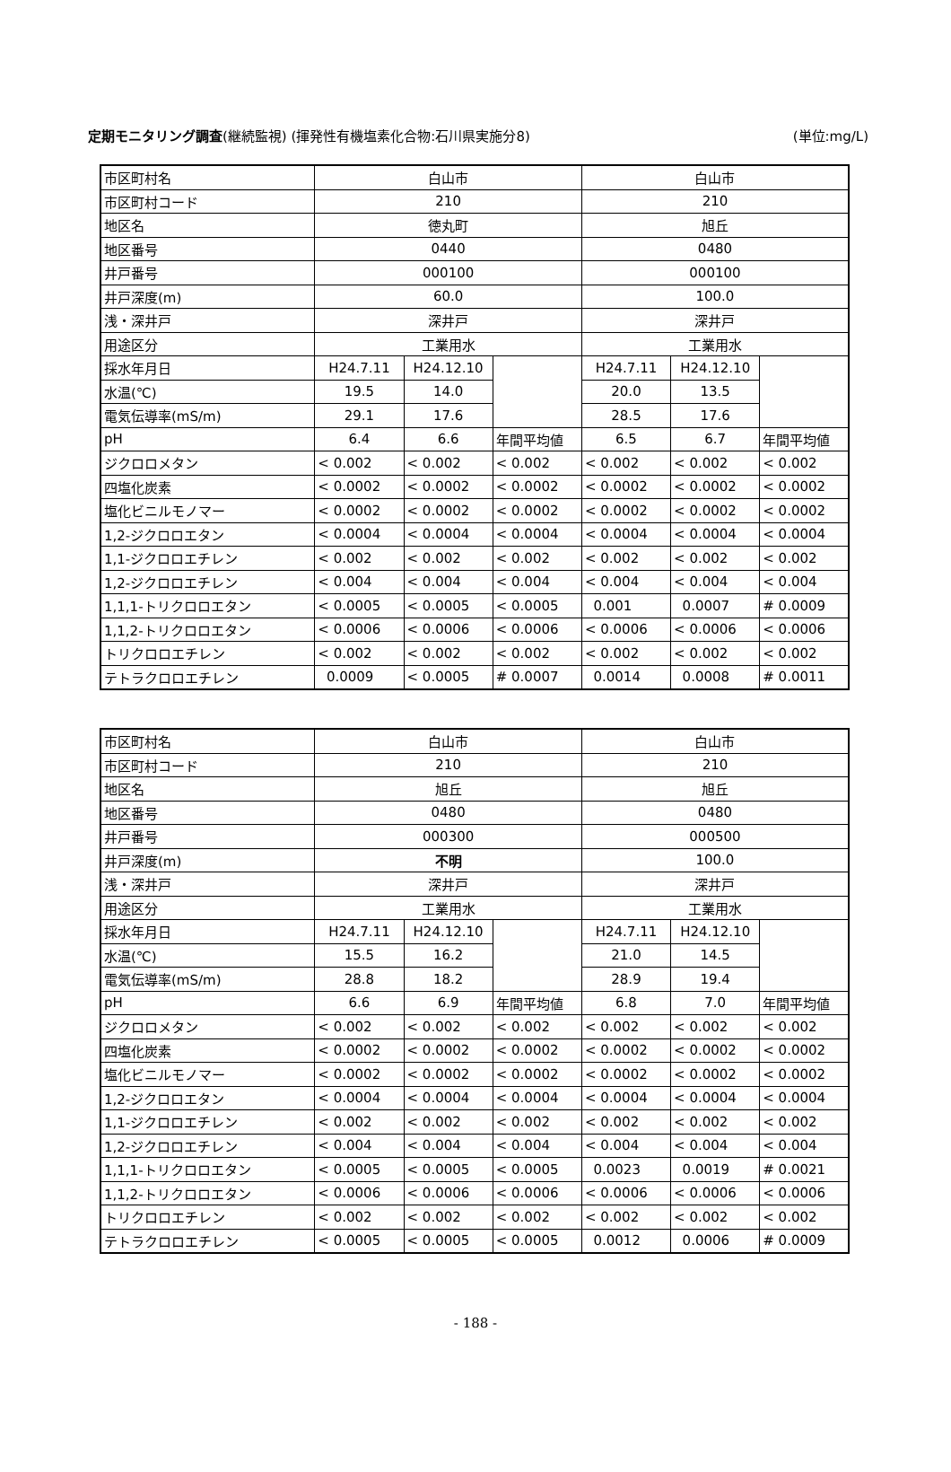定期モニタリング調査(継続監視) (揮発性有機塩素化合物:石川県実施分8) (単位:mg/L)
| 市区町村名 | 白山市 | | | 白山市 | | |
| 市区町村コード | 210 | | | 210 | | |
| 地区名 | 徳丸町 | | | 旭丘 | | |
| 地区番号 | 0440 | | | 0480 | | |
| 井戸番号 | 000100 | | | 000100 | | |
| 井戸深度(m) | 60.0 | | | 100.0 | | |
| 浅・深井戸 | 深井戸 | | | 深井戸 | | |
| 用途区分 | 工業用水 | | | 工業用水 | | |
| 採水年月日 | H24.7.11 | H24.12.10 | | H24.7.11 | H24.12.10 | |
| 水温(℃) | 19.5 | 14.0 | | 20.0 | 13.5 | |
| 電気伝導率(mS/m) | 29.1 | 17.6 | | 28.5 | 17.6 | |
| pH | 6.4 | 6.6 | 年間平均値 | 6.5 | 6.7 | 年間平均値 |
| ジクロロメタン | < 0.002 | < 0.002 | < 0.002 | < 0.002 | < 0.002 | < 0.002 |
| 四塩化炭素 | < 0.0002 | < 0.0002 | < 0.0002 | < 0.0002 | < 0.0002 | < 0.0002 |
| 塩化ビニルモノマー | < 0.0002 | < 0.0002 | < 0.0002 | < 0.0002 | < 0.0002 | < 0.0002 |
| 1,2-ジクロロエタン | < 0.0004 | < 0.0004 | < 0.0004 | < 0.0004 | < 0.0004 | < 0.0004 |
| 1,1-ジクロロエチレン | < 0.002 | < 0.002 | < 0.002 | < 0.002 | < 0.002 | < 0.002 |
| 1,2-ジクロロエチレン | < 0.004 | < 0.004 | < 0.004 | < 0.004 | < 0.004 | < 0.004 |
| 1,1,1-トリクロロエタン | < 0.0005 | < 0.0005 | < 0.0005 | 0.001 | 0.0007 | # 0.0009 |
| 1,1,2-トリクロロエタン | < 0.0006 | < 0.0006 | < 0.0006 | < 0.0006 | < 0.0006 | < 0.0006 |
| トリクロロエチレン | < 0.002 | < 0.002 | < 0.002 | < 0.002 | < 0.002 | < 0.002 |
| テトラクロロエチレン | 0.0009 | < 0.0005 | # 0.0007 | 0.0014 | 0.0008 | # 0.0011 |
| 市区町村名 | 白山市 | | | 白山市 | | |
| 市区町村コード | 210 | | | 210 | | |
| 地区名 | 旭丘 | | | 旭丘 | | |
| 地区番号 | 0480 | | | 0480 | | |
| 井戸番号 | 000300 | | | 000500 | | |
| 井戸深度(m) | 不明 | | | 100.0 | | |
| 浅・深井戸 | 深井戸 | | | 深井戸 | | |
| 用途区分 | 工業用水 | | | 工業用水 | | |
| 採水年月日 | H24.7.11 | H24.12.10 | | H24.7.11 | H24.12.10 | |
| 水温(℃) | 15.5 | 16.2 | | 21.0 | 14.5 | |
| 電気伝導率(mS/m) | 28.8 | 18.2 | | 28.9 | 19.4 | |
| pH | 6.6 | 6.9 | 年間平均値 | 6.8 | 7.0 | 年間平均値 |
| ジクロロメタン | < 0.002 | < 0.002 | < 0.002 | < 0.002 | < 0.002 | < 0.002 |
| 四塩化炭素 | < 0.0002 | < 0.0002 | < 0.0002 | < 0.0002 | < 0.0002 | < 0.0002 |
| 塩化ビニルモノマー | < 0.0002 | < 0.0002 | < 0.0002 | < 0.0002 | < 0.0002 | < 0.0002 |
| 1,2-ジクロロエタン | < 0.0004 | < 0.0004 | < 0.0004 | < 0.0004 | < 0.0004 | < 0.0004 |
| 1,1-ジクロロエチレン | < 0.002 | < 0.002 | < 0.002 | < 0.002 | < 0.002 | < 0.002 |
| 1,2-ジクロロエチレン | < 0.004 | < 0.004 | < 0.004 | < 0.004 | < 0.004 | < 0.004 |
| 1,1,1-トリクロロエタン | < 0.0005 | < 0.0005 | < 0.0005 | 0.0023 | 0.0019 | # 0.0021 |
| 1,1,2-トリクロロエタン | < 0.0006 | < 0.0006 | < 0.0006 | < 0.0006 | < 0.0006 | < 0.0006 |
| トリクロロエチレン | < 0.002 | < 0.002 | < 0.002 | < 0.002 | < 0.002 | < 0.002 |
| テトラクロロエチレン | < 0.0005 | < 0.0005 | < 0.0005 | 0.0012 | 0.0006 | # 0.0009 |
- 188 -